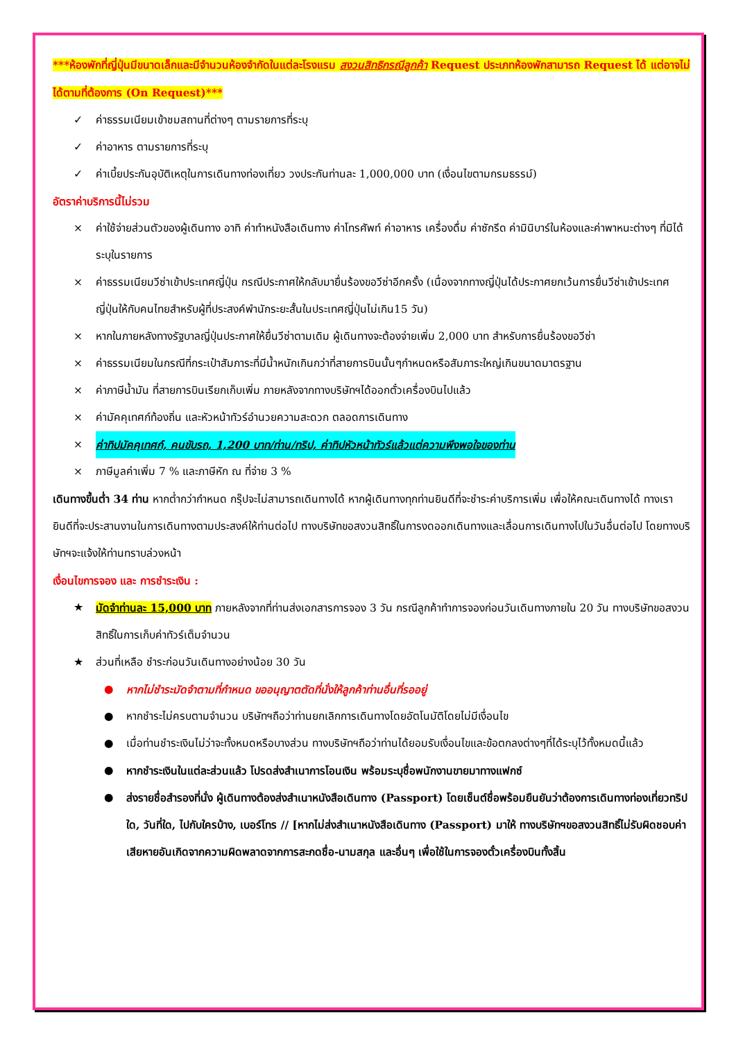***ห้องพักที่ญี่ปุ่นมีขนาดเล็กและมีจำนวนห้องจำกัดในแต่ละโรงแรม สงวนสิทธิกรณีลูกค้า Request ประเภทห้องพักสามารถ Request ได้ แต่อาจไม่ได้ตามที่ต้องการ (On Request)***
✓ ค่าธรรมเนียมเข้าชมสถานที่ต่างๆ ตามรายการที่ระบุ
✓ ค่าอาหาร ตามรายการที่ระบุ
✓ ค่าเบี้ยประกันอุบัติเหตุในการเดินทางท่องเที่ยว วงประกันท่านละ 1,000,000 บาท (เงื่อนไขตามกรมธรรม์)
อัตราค่าบริการนี้ไม่รวม
× ค่าใช้จ่ายส่วนตัวของผู้เดินทาง อาทิ ค่าทำหนังสือเดินทาง ค่าโทรศัพท์ ค่าอาหาร เครื่องดื่ม ค่าซักรีด ค่ามินิบาร์ในห้องและค่าพาหนะต่างๆ ที่มิได้ระบุในรายการ
× ค่าธรรมเนียมวีซ่าเข้าประเทศญี่ปุ่น กรณีประกาศให้กลับมายื่นร้องขอวีซ่าอีกครั้ง (เนื่องจากทางญี่ปุ่นได้ประกาศยกเว้นการยื่นวีซ่าเข้าประเทศญี่ปุ่นให้กับคนไทยสำหรับผู้ที่ประสงค์พำนักระยะสั้นในประเทศญี่ปุ่นไม่เกิน15 วัน)
× หากในภายหลังทางรัฐบาลญี่ปุ่นประกาศให้ยื่นวีซ่าตามเดิม ผู้เดินทางจะต้องจ่ายเพิ่ม 2,000 บาท สำหรับการยื่นร้องขอวีซ่า
× ค่าธรรมเนียมในกรณีที่กระเป๋าสัมภาระที่มีน้ำหนักเกินกว่าที่สายการบินนั้นๆกำหนดหรือสัมภาระใหญ่เกินขนาดมาตรฐาน
× ค่าภาษีน้ำมัน ที่สายการบินเรียกเก็บเพิ่ม ภายหลังจากทางบริษัทฯได้ออกตั๋วเครื่องบินไปแล้ว
× ค่ามัคคุเทศก์ท้องถิ่น และหัวหน้าทัวร์อำนวยความสะดวก ตลอดการเดินทาง
× ค่าทิปมัคคุเทศก์, คนขับรถ, 1,200 บาท/ท่าน/ทริป, ค่าทิปหัวหน้าทัวร์แล้วแต่ความพึงพอใจของท่าน
× ภาษีมูลค่าเพิ่ม 7 % และภาษีหัก ณ ที่จ่าย 3 %
เดินทางขึ้นต่ำ 34 ท่าน หากต่ำกว่ากำหนด กรุ๊ปจะไม่สามารถเดินทางได้ หากผู้เดินทางทุกท่านยินดีที่จะชำระค่าบริการเพิ่ม เพื่อให้คณะเดินทางได้ ทางเรายินดีที่จะประสานงานในการเดินทางตามประสงค์ให้ท่านต่อไป ทางบริษัทขอสงวนสิทธิ์ในการงดออกเดินทางและเลื่อนการเดินทางไปในวันอื่นต่อไป โดยทางบริษัทฯจะแจ้งให้ท่านทราบล่วงหน้า
เงื่อนไขการจอง และ การชำระเงิน :
★ มัดจำท่านละ 15,000 บาท ภายหลังจากที่ท่านส่งเอกสารการจอง 3 วัน กรณีลูกค้าทำการจองก่อนวันเดินทางภายใน 20 วัน ทางบริษัทขอสงวนสิทธิ์ในการเก็บค่าทัวร์เต็มจำนวน
★ ส่วนที่เหลือ ชำระก่อนวันเดินทางอย่างน้อย 30 วัน
● หากไม่ชำระมัดจำตามที่กำหนด ขออนุญาตตัดที่นั่งให้ลูกค้าท่านอื่นที่รออยู่
● หากชำระไม่ครบตามจำนวน บริษัทฯถือว่าท่านยกเลิกการเดินทางโดยอัตโนมัติโดยไม่มีเงื่อนไข
● เมื่อท่านชำระเงินไม่ว่าจะทั้งหมดหรือบางส่วน ทางบริษัทฯถือว่าท่านได้ยอมรับเงื่อนไขและข้อตกลงต่างๆที่ได้ระบุไว้ทั้งหมดนี้แล้ว
● หากชำระเงินในแต่ละส่วนแล้ว โปรดส่งสำเนาการโอนเงิน พร้อมระบุชื่อพนักงานขายมาทางแฟกซ์
● ส่งรายชื่อสำรองที่นั่ง ผู้เดินทางต้องส่งสำเนาหนังสือเดินทาง (Passport) โดยเซ็นต์ชื่อพร้อมยืนยันว่าต้องการเดินทางท่องเที่ยวทริปใด, วันที่ใด, ไปกับใครบ้าง, เบอร์โทร // [หากไม่ส่งสำเนาหนังสือเดินทาง (Passport) มาให้ ทางบริษัทฯขอสงวนสิทธิ์ไม่รับผิดชอบค่าเสียหายอันเกิดจากความผิดพลาดจากการสะกดชื่อ-นามสกุล และอื่นๆ เพื่อใช้ในการจองตั๋วเครื่องบินทั้งสิ้น